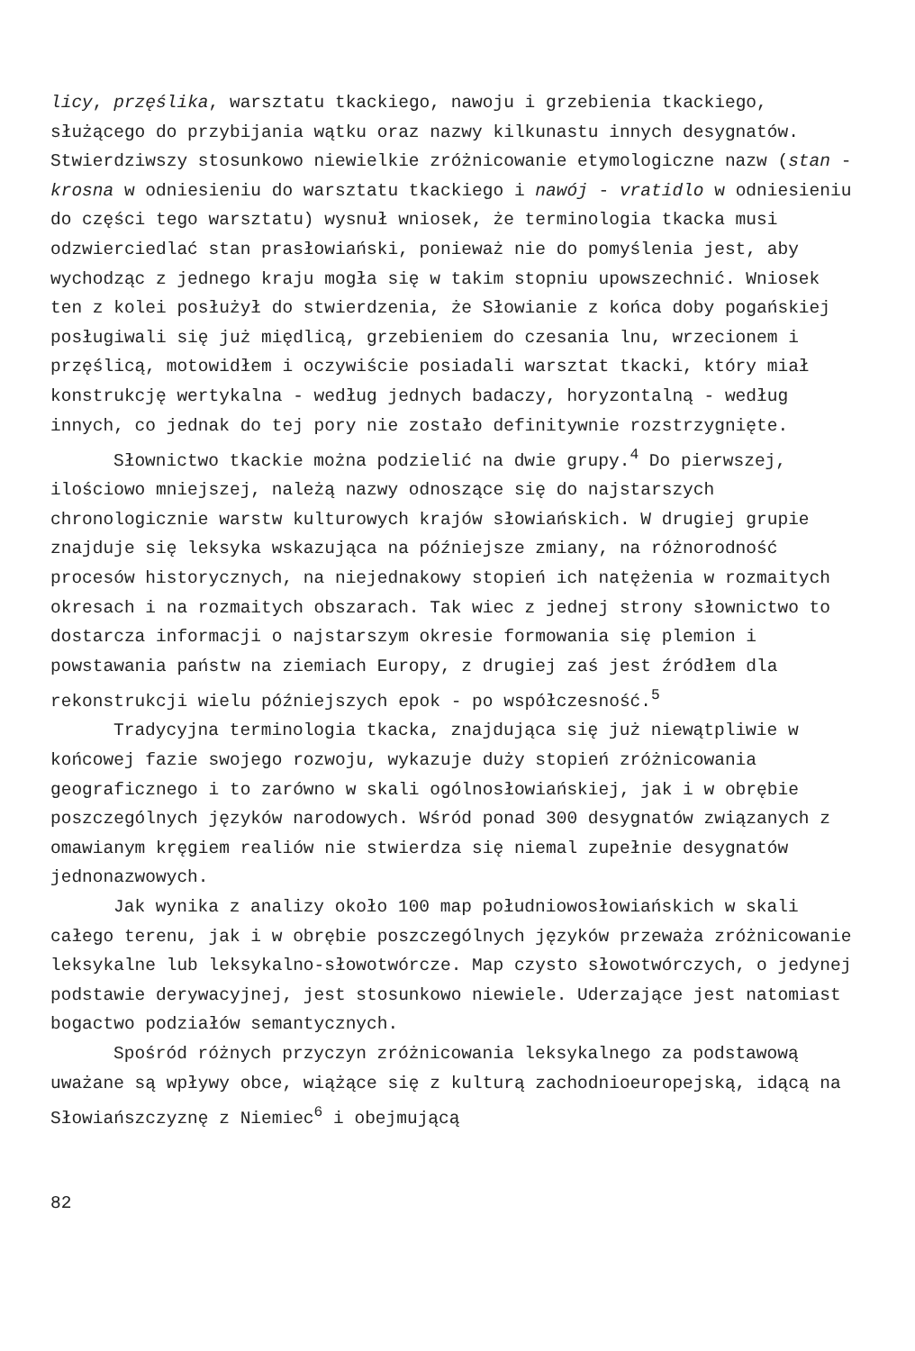licy, przęślika, warsztatu tkackiego, nawoju i grzebienia tkackiego, służącego do przybijania wątku oraz nazwy kilkunastu innych desygnatów. Stwierdziwszy stosunkowo niewielkie zróżnicowanie etymologiczne nazw (stan - krosna w odniesieniu do warsztatu tkackiego i nawój - vratidlo w odniesieniu do części tego warsztatu) wysnuł wniosek, że terminologia tkacka musi odzwierciedlać stan prasłowiański, ponieważ nie do pomyślenia jest, aby wychodząc z jednego kraju mogła się w takim stopniu upowszechnić. Wniosek ten z kolei posłużył do stwierdzenia, że Słowianie z końca doby pogańskiej posługiwali się już międlicą, grzebieniem do czesania lnu, wrzecionem i przęślicą, motowidłem i oczywiście posiadali warsztat tkacki, który miał konstrukcję wertykalna - według jednych badaczy, horyzontalną - według innych, co jednak do tej pory nie zostało definitywnie rozstrzygnięte.
Słownictwo tkackie można podzielić na dwie grupy.<sup>4</sup> Do pierwszej, ilościowo mniejszej, należą nazwy odnoszące się do najstarszych chronologicznie warstw kulturowych krajów słowiańskich. W drugiej grupie znajduje się leksyka wskazująca na późniejsze zmiany, na różnorodność procesów historycznych, na niejednakowy stopień ich natężenia w rozmaitych okresach i na rozmaitych obszarach. Tak wiec z jednej strony słownictwo to dostarcza informacji o najstarszym okresie formowania się plemion i powstawania państw na ziemiach Europy, z drugiej zaś jest źródłem dla rekonstrukcji wielu późniejszych epok - po współczesność.<sup>5</sup>
Tradycyjna terminologia tkacka, znajdująca się już niewątpliwie w końcowej fazie swojego rozwoju, wykazuje duży stopień zróżnicowania geograficznego i to zarówno w skali ogólnosłowiańskiej, jak i w obrębie poszczególnych języków narodowych. Wśród ponad 300 desygnatów związanych z omawianym kręgiem realiów nie stwierdza się niemal zupełnie desygnatów jednonazwowych.
Jak wynika z analizy około 100 map południowosłowiańskich w skali całego terenu, jak i w obrębie poszczególnych języków przeważa zróżnicowanie leksykalne lub leksykalno-słowotwórcze. Map czysto słowotwórczych, o jedynej podstawie derywacyjnej, jest stosunkowo niewiele. Uderzające jest natomiast bogactwo podziałów semantycznych.
Spośród różnych przyczyn zróżnicowania leksykalnego za podstawową uważane są wpływy obce, wiążące się z kulturą zachodnioeuropejską, idącą na Słowiańszczyznę z Niemiec<sup>6</sup> i obejmującą
82